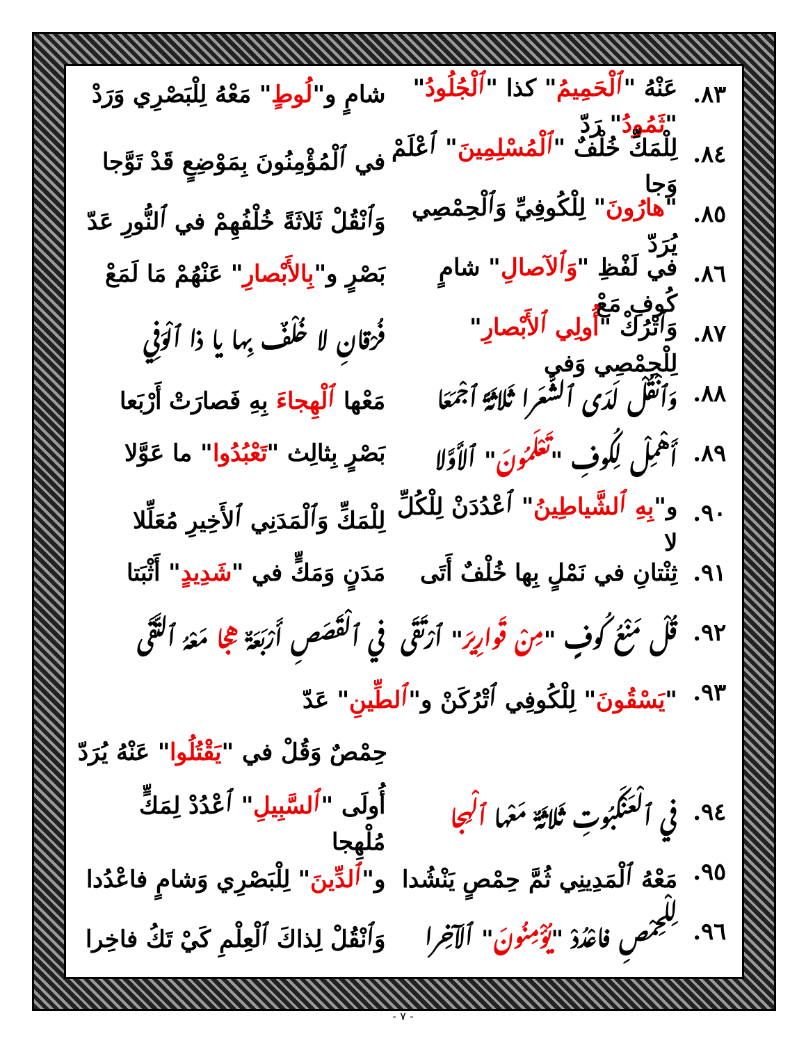٨٣. عَنْهُ "ٱلْحَمِيمُ" كذا "ٱلْجُلُودُ" "ثَمُودُ" رَدّ شامٍ و"لُوطٍ" مَعْهُ لِلْبَصْرِي وَرَدْ
٨٤. لِلْمَكِّ خُلْفٌ "ٱلْمُسْلِمِينَ" ٱعْلَمْ وَجا في ٱلْمُؤْمِنُونَ بِمَوْضِعٍ قَدْ تَوَّجا
٨٥. "هارُونَ" لِلْكُوفِيِّ وَٱلْحِمْصِي يُرَدّ وَٱنْقُلْ ثَلاثَةً خُلْفُهِمْ في ٱلنُّورِ عَدّ
٨٦. في لَفْظِ "وَٱلآصالِ" شامٍ كُوفِ مَعْ بَصْرٍ و"بِالأَبْصارِ" عَنْهُمْ مَا لَمَعْ
٨٧. وَٱتْرُكْ "أُولِي ٱلأَبْصارِ" لِلْحِمْصِي وَفي فُرْقانِ لا خُلْفٌ بِها يا ذا ٱلْوَفِي
٨٨. وَٱنْقُلْ لَدَى ٱلشُّعَرا ثَلاثَةً ٱجْمَعَا مَعْها ٱلْهِجاءَ بِهِ فَصارَتْ أَرْبَعا
٨٩. أَهْمِلْ لِكُوفِ "تَعْلَمُونَ" ٱلأَوَّلا بَصْرٍ بِثالِث "تَعْبُدُوا" ما عَوَّلا
٩٠. و"بِهِ ٱلشَّياطِينُ" ٱعْدُدَنْ لِلْكُلِّ لا لِلْمَكِّ وَٱلْمَدَنِي ٱلأَخِيرِ مُعَلِّلا
٩١. ثِنْتانِ في نَمْلٍ بِها خُلْفٌ أَتَى مَدَنٍ وَمَكٍّ في "شَدِيدٍ" أَثْبَتا
٩٢. قُلْ مَنْعُ كُوفٍ "مِنْ قَوارِيرَ" ٱرْتَقَى في ٱلْقَصَصِ أَرْبَعَةٌ هِجا مَعْهُ ٱلتَّقَى
٩٣. "يَسْقُونَ" لِلْكُوفِي ٱتْرُكَنْ و"ٱلطِّينِ" عَدّ
حِمْصٌ وَقُلْ في "يَقْتُلُوا" عَنْهُ يُرَدّ
٩٤. في ٱلْعَنْكَبُوتِ ثَلاثَةٌ مَعْها ٱلْهِجا أُولَى "ٱلسَّبِيلِ" ٱعْدُدْ لِمَكٍّ مُلْهِجا
٩٥. مَعْهُ ٱلْمَدِينِي ثُمَّ حِمْصٍ يَنْشُدا و"ٱلدِّينَ" لِلْبَصْرِي وَشامٍ فاعْدُدا
٩٦. لِلْحِمْصِ فاعْدُدْ "يُؤْمِنُونَ" ٱلآخِرا وَٱنْقُلْ لِذاكَ ٱلْعِلْمِ كَيْ تَكُ فاخِرا
- ٧ -